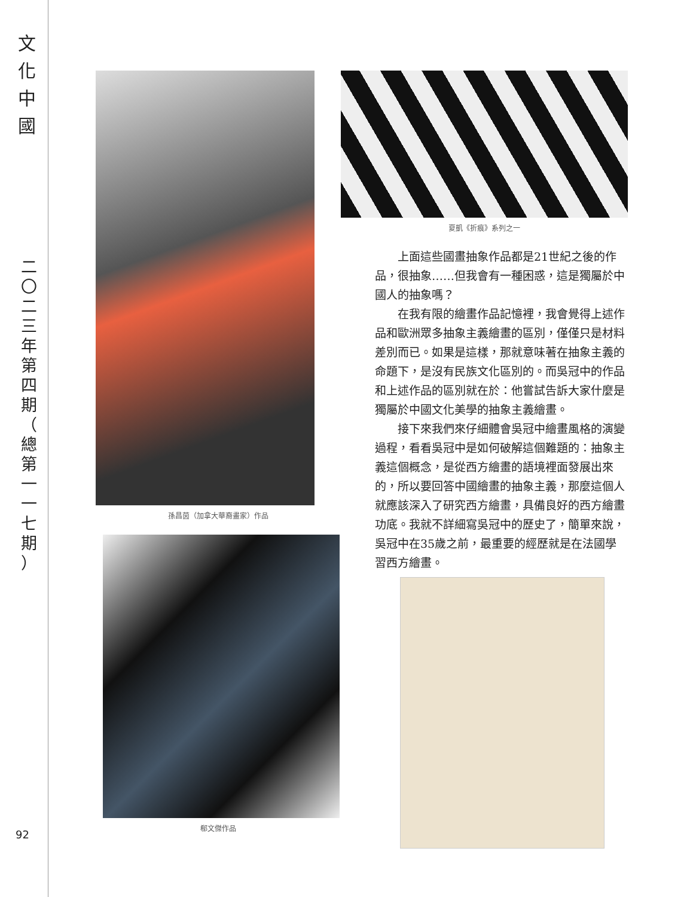文
化
中
國
二
〇
二
三
年
第
四
期
（
總
第
一
一
七
期
）
92
孫昌茵（加拿大華裔畫家）作品
郗文傑作品
夏凱《折痕》系列之一
上面這些國畫抽象作品都是21世紀之後的作品，很抽象……但我會有一種困惑，這是獨屬於中國人的抽象嗎？
在我有限的繪畫作品記憶裡，我會覺得上述作品和歐洲眾多抽象主義繪畫的區別，僅僅只是材料差別而已。如果是這樣，那就意味著在抽象主義的命題下，是沒有民族文化區別的。而吳冠中的作品和上述作品的區別就在於：他嘗試告訴大家什麼是獨屬於中國文化美學的抽象主義繪畫。
接下來我們來仔細體會吳冠中繪畫風格的演變過程，看看吳冠中是如何破解這個難題的：抽象主義這個概念，是從西方繪畫的語境裡面發展出來的，所以要回答中國繪畫的抽象主義，那麼這個人就應該深入了研究西方繪畫，具備良好的西方繪畫功底。我就不詳細寫吳冠中的歷史了，簡單來說，吳冠中在35歲之前，最重要的經歷就是在法國學習西方繪畫。